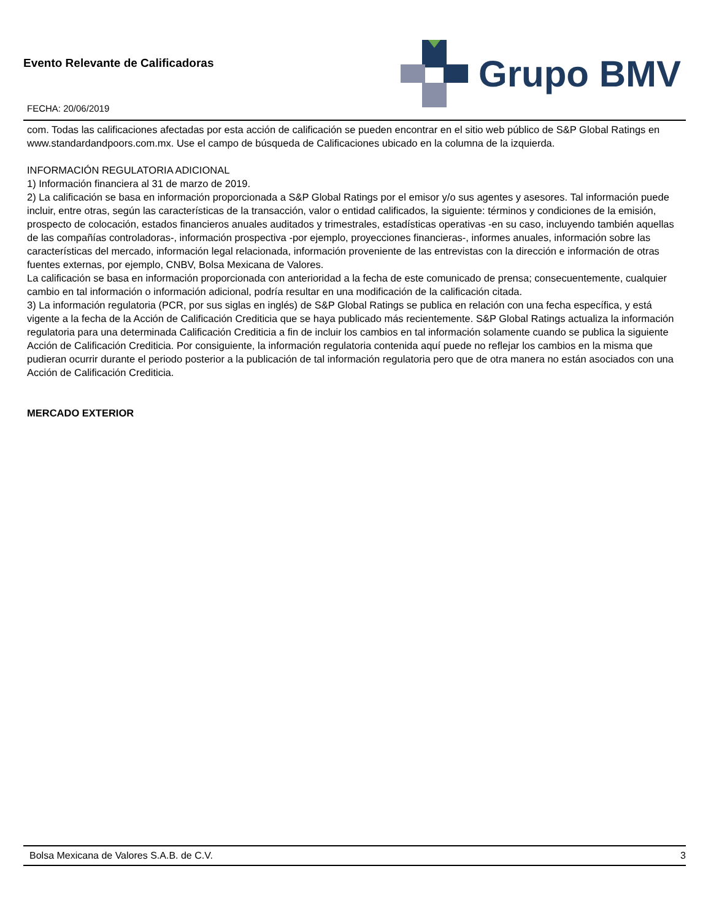Evento Relevante de Calificadoras
FECHA: 20/06/2019
Grupo BMV
com. Todas las calificaciones afectadas por esta acción de calificación se pueden encontrar en el sitio web público de S&P Global Ratings en www.standardandpoors.com.mx. Use el campo de búsqueda de Calificaciones ubicado en la columna de la izquierda.
INFORMACIÓN REGULATORIA ADICIONAL
1) Información financiera al 31 de marzo de 2019.
2) La calificación se basa en información proporcionada a S&P Global Ratings por el emisor y/o sus agentes y asesores. Tal información puede incluir, entre otras, según las características de la transacción, valor o entidad calificados, la siguiente: términos y condiciones de la emisión, prospecto de colocación, estados financieros anuales auditados y trimestrales, estadísticas operativas -en su caso, incluyendo también aquellas de las compañías controladoras-, información prospectiva -por ejemplo, proyecciones financieras-, informes anuales, información sobre las características del mercado, información legal relacionada, información proveniente de las entrevistas con la dirección e información de otras fuentes externas, por ejemplo, CNBV, Bolsa Mexicana de Valores.
La calificación se basa en información proporcionada con anterioridad a la fecha de este comunicado de prensa; consecuentemente, cualquier cambio en tal información o información adicional, podría resultar en una modificación de la calificación citada.
3) La información regulatoria (PCR, por sus siglas en inglés) de S&P Global Ratings se publica en relación con una fecha específica, y está vigente a la fecha de la Acción de Calificación Crediticia que se haya publicado más recientemente. S&P Global Ratings actualiza la información regulatoria para una determinada Calificación Crediticia a fin de incluir los cambios en tal información solamente cuando se publica la siguiente Acción de Calificación Crediticia. Por consiguiente, la información regulatoria contenida aquí puede no reflejar los cambios en la misma que pudieran ocurrir durante el periodo posterior a la publicación de tal información regulatoria pero que de otra manera no están asociados con una Acción de Calificación Crediticia.
MERCADO EXTERIOR
Bolsa Mexicana de Valores S.A.B. de C.V. 3